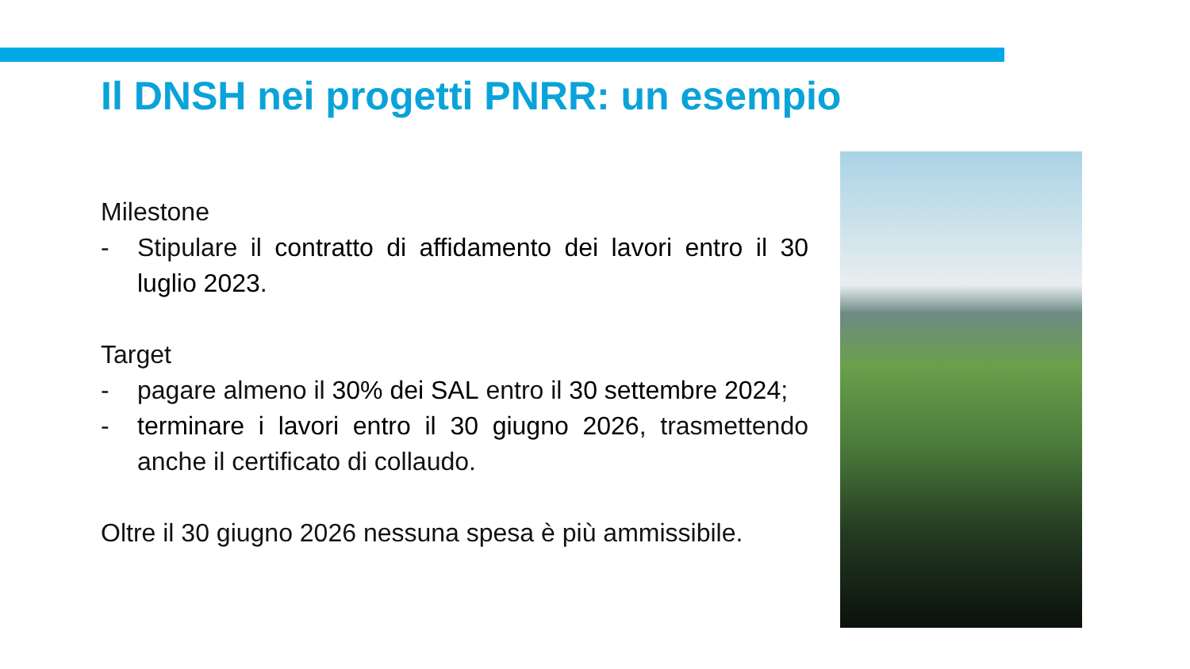Il DNSH nei progetti PNRR: un esempio
Milestone
- Stipulare il contratto di affidamento dei lavori entro il 30 luglio 2023.
Target
- pagare almeno il 30% dei SAL entro il 30 settembre 2024;
- terminare i lavori entro il 30 giugno 2026, trasmettendo anche il certificato di collaudo.
Oltre il 30 giugno 2026 nessuna spesa è più ammissibile.